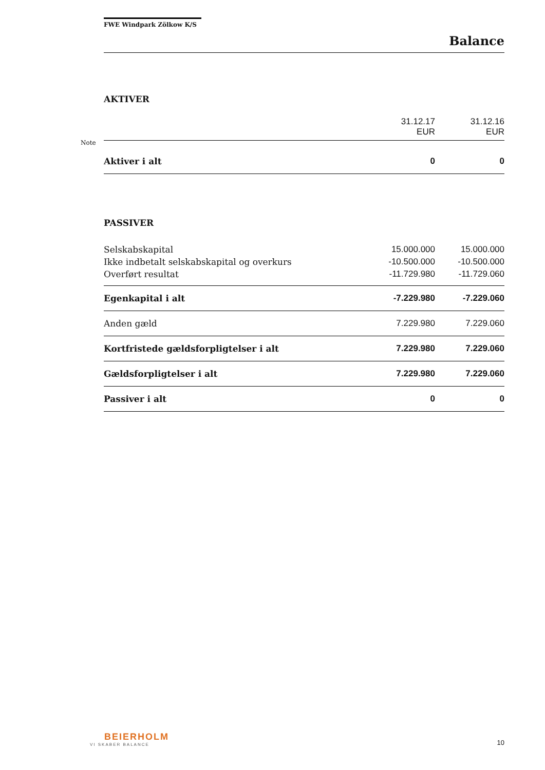FWE Windpark Zölkow K/S
Balance
AKTIVER
| Note | 31.12.17 EUR | 31.12.16 EUR |
| Aktiver i alt | 0 | 0 |
PASSIVER
| Selskabskapital | 15.000.000 | 15.000.000 |
| Ikke indbetalt selskabskapital og overkurs | -10.500.000 | -10.500.000 |
| Overført resultat | -11.729.980 | -11.729.060 |
| Egenkapital i alt | -7.229.980 | -7.229.060 |
| Anden gæld | 7.229.980 | 7.229.060 |
| Kortfristede gældsforpligtelser i alt | 7.229.980 | 7.229.060 |
| Gældsforpligtelser i alt | 7.229.980 | 7.229.060 |
| Passiver i alt | 0 | 0 |
BEIERHOLM
VI SKABER BALANCE
10